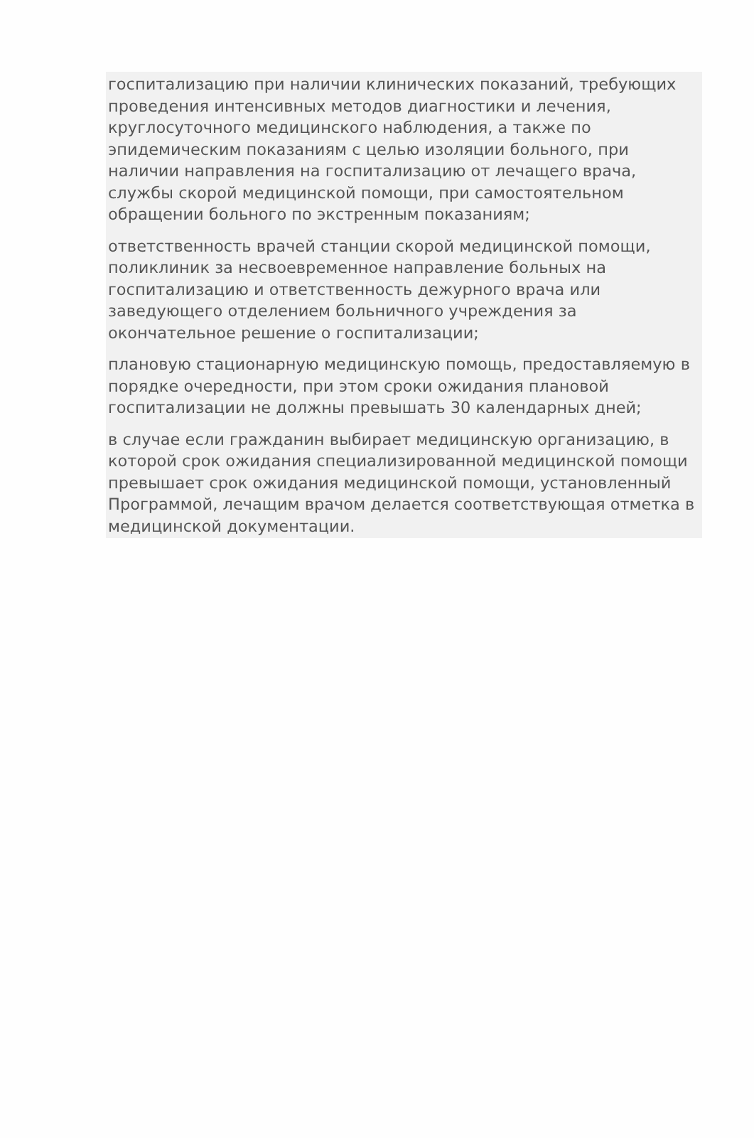госпитализацию при наличии клинических показаний, требующих проведения интенсивных методов диагностики и лечения, круглосуточного медицинского наблюдения, а также по эпидемическим показаниям с целью изоляции больного, при наличии направления на госпитализацию от лечащего врача, службы скорой медицинской помощи, при самостоятельном обращении больного по экстренным показаниям;
ответственность врачей станции скорой медицинской помощи, поликлиник за несвоевременное направление больных на госпитализацию и ответственность дежурного врача или заведующего отделением больничного учреждения за окончательное решение о госпитализации;
плановую стационарную медицинскую помощь, предоставляемую в порядке очередности, при этом сроки ожидания плановой госпитализации не должны превышать 30 календарных дней;
в случае если гражданин выбирает медицинскую организацию, в которой срок ожидания специализированной медицинской помощи превышает срок ожидания медицинской помощи, установленный Программой, лечащим врачом делается соответствующая отметка в медицинской документации.